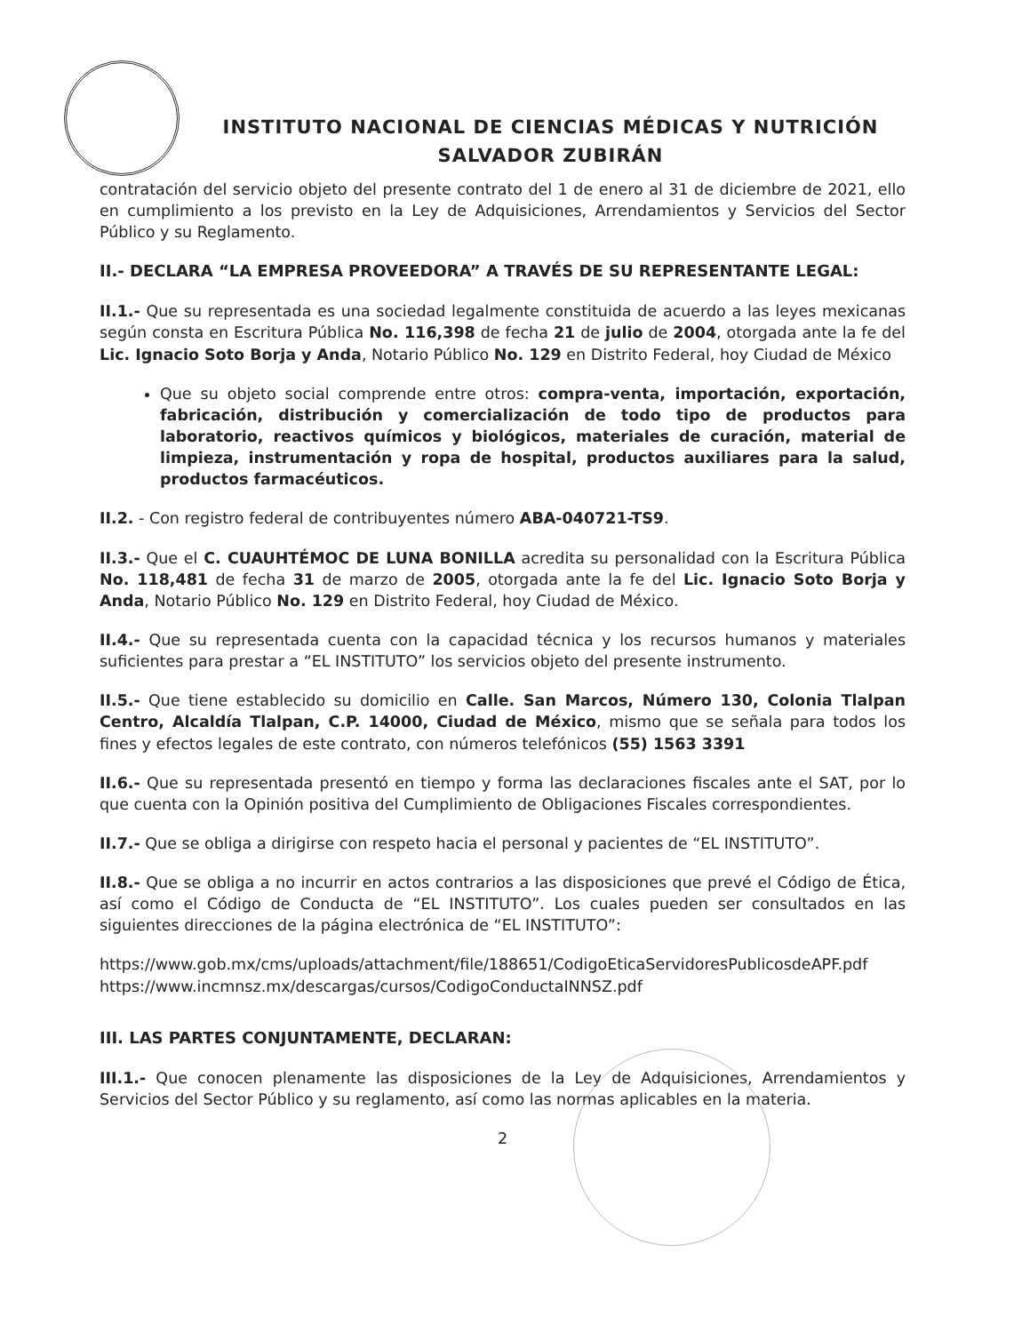INSTITUTO NACIONAL DE CIENCIAS MÉDICAS Y NUTRICIÓN
SALVADOR ZUBIRÁN
contratación del servicio objeto del presente contrato del 1 de enero al 31 de diciembre de 2021, ello en cumplimiento a los previsto en la Ley de Adquisiciones, Arrendamientos y Servicios del Sector Público y su Reglamento.
II.- DECLARA “LA EMPRESA PROVEEDORA” A TRAVÉS DE SU REPRESENTANTE LEGAL:
II.1.- Que su representada es una sociedad legalmente constituida de acuerdo a las leyes mexicanas según consta en Escritura Pública No. 116,398 de fecha 21 de julio de 2004, otorgada ante la fe del Lic. Ignacio Soto Borja y Anda, Notario Público No. 129 en Distrito Federal, hoy Ciudad de México
Que su objeto social comprende entre otros: compra-venta, importación, exportación, fabricación, distribución y comercialización de todo tipo de productos para laboratorio, reactivos químicos y biológicos, materiales de curación, material de limpieza, instrumentación y ropa de hospital, productos auxiliares para la salud, productos farmacéuticos.
II.2. - Con registro federal de contribuyentes número ABA-040721-TS9.
II.3.- Que el C. CUAUHTÉMOC DE LUNA BONILLA acredita su personalidad con la Escritura Pública No. 118,481 de fecha 31 de marzo de 2005, otorgada ante la fe del Lic. Ignacio Soto Borja y Anda, Notario Público No. 129 en Distrito Federal, hoy Ciudad de México.
II.4.- Que su representada cuenta con la capacidad técnica y los recursos humanos y materiales suficientes para prestar a “EL INSTITUTO” los servicios objeto del presente instrumento.
II.5.- Que tiene establecido su domicilio en Calle. San Marcos, Número 130, Colonia Tlalpan Centro, Alcaldía Tlalpan, C.P. 14000, Ciudad de México, mismo que se señala para todos los fines y efectos legales de este contrato, con números telefónicos (55) 1563 3391
II.6.- Que su representada presentó en tiempo y forma las declaraciones fiscales ante el SAT, por lo que cuenta con la Opinión positiva del Cumplimiento de Obligaciones Fiscales correspondientes.
II.7.- Que se obliga a dirigirse con respeto hacia el personal y pacientes de “EL INSTITUTO”.
II.8.- Que se obliga a no incurrir en actos contrarios a las disposiciones que prevé el Código de Ética, así como el Código de Conducta de “EL INSTITUTO”. Los cuales pueden ser consultados en las siguientes direcciones de la página electrónica de “EL INSTITUTO”:
https://www.gob.mx/cms/uploads/attachment/file/188651/CodigoEticaServidoresPublicosdeAPF.pdf
https://www.incmnsz.mx/descargas/cursos/CodigoConductaINNSZ.pdf
III. LAS PARTES CONJUNTAMENTE, DECLARAN:
III.1.- Que conocen plenamente las disposiciones de la Ley de Adquisiciones, Arrendamientos y Servicios del Sector Público y su reglamento, así como las normas aplicables en la materia.
2